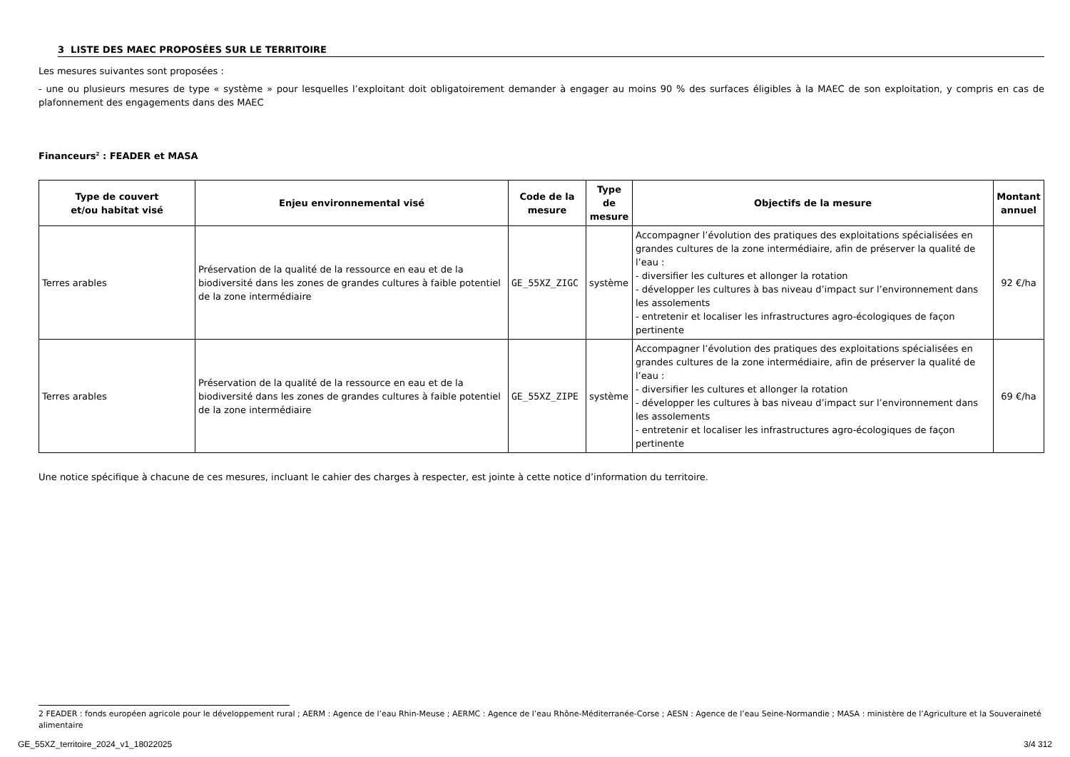3 LISTE DES MAEC PROPOSÉES SUR LE TERRITOIRE
Les mesures suivantes sont proposées :
- une ou plusieurs mesures de type « système » pour lesquelles l’exploitant doit obligatoirement demander à engager au moins 90 % des surfaces éligibles à la MAEC de son exploitation, y compris en cas de plafonnement des engagements dans des MAEC
Financeurs<sup>2</sup> : FEADER et MASA
| Type de couvert et/ou habitat visé | Enjeu environnemental visé | Code de la mesure | Type de mesure | Objectifs de la mesure | Montant annuel |
| --- | --- | --- | --- | --- | --- |
| Terres arables | Préservation de la qualité de la ressource en eau et de la biodiversité dans les zones de grandes cultures à faible potentiel de la zone intermédiaire | GE_55XZ_ZIGC | système | Accompagner l’évolution des pratiques des exploitations spécialisées en grandes cultures de la zone intermédiaire, afin de préserver la qualité de l’eau : - diversifier les cultures et allonger la rotation - développer les cultures à bas niveau d’impact sur l’environnement dans les assolements - entretenir et localiser les infrastructures agro-écologiques de façon pertinente | 92 €/ha |
| Terres arables | Préservation de la qualité de la ressource en eau et de la biodiversité dans les zones de grandes cultures à faible potentiel de la zone intermédiaire | GE_55XZ_ZIPE | système | Accompagner l’évolution des pratiques des exploitations spécialisées en grandes cultures de la zone intermédiaire, afin de préserver la qualité de l’eau : - diversifier les cultures et allonger la rotation - développer les cultures à bas niveau d’impact sur l’environnement dans les assolements - entretenir et localiser les infrastructures agro-écologiques de façon pertinente | 69 €/ha |
Une notice spécifique à chacune de ces mesures, incluant le cahier des charges à respecter, est jointe à cette notice d’information du territoire.
2 FEADER : fonds européen agricole pour le développement rural ; AERM : Agence de l’eau Rhin-Meuse ; AERMC : Agence de l’eau Rhône-Méditerranée-Corse ; AESN : Agence de l’eau Seine-Normandie ; MASA : ministère de l’Agriculture et la Souveraineté alimentaire
GE_55XZ_territoire_2024_v1_18022025 3/4 312